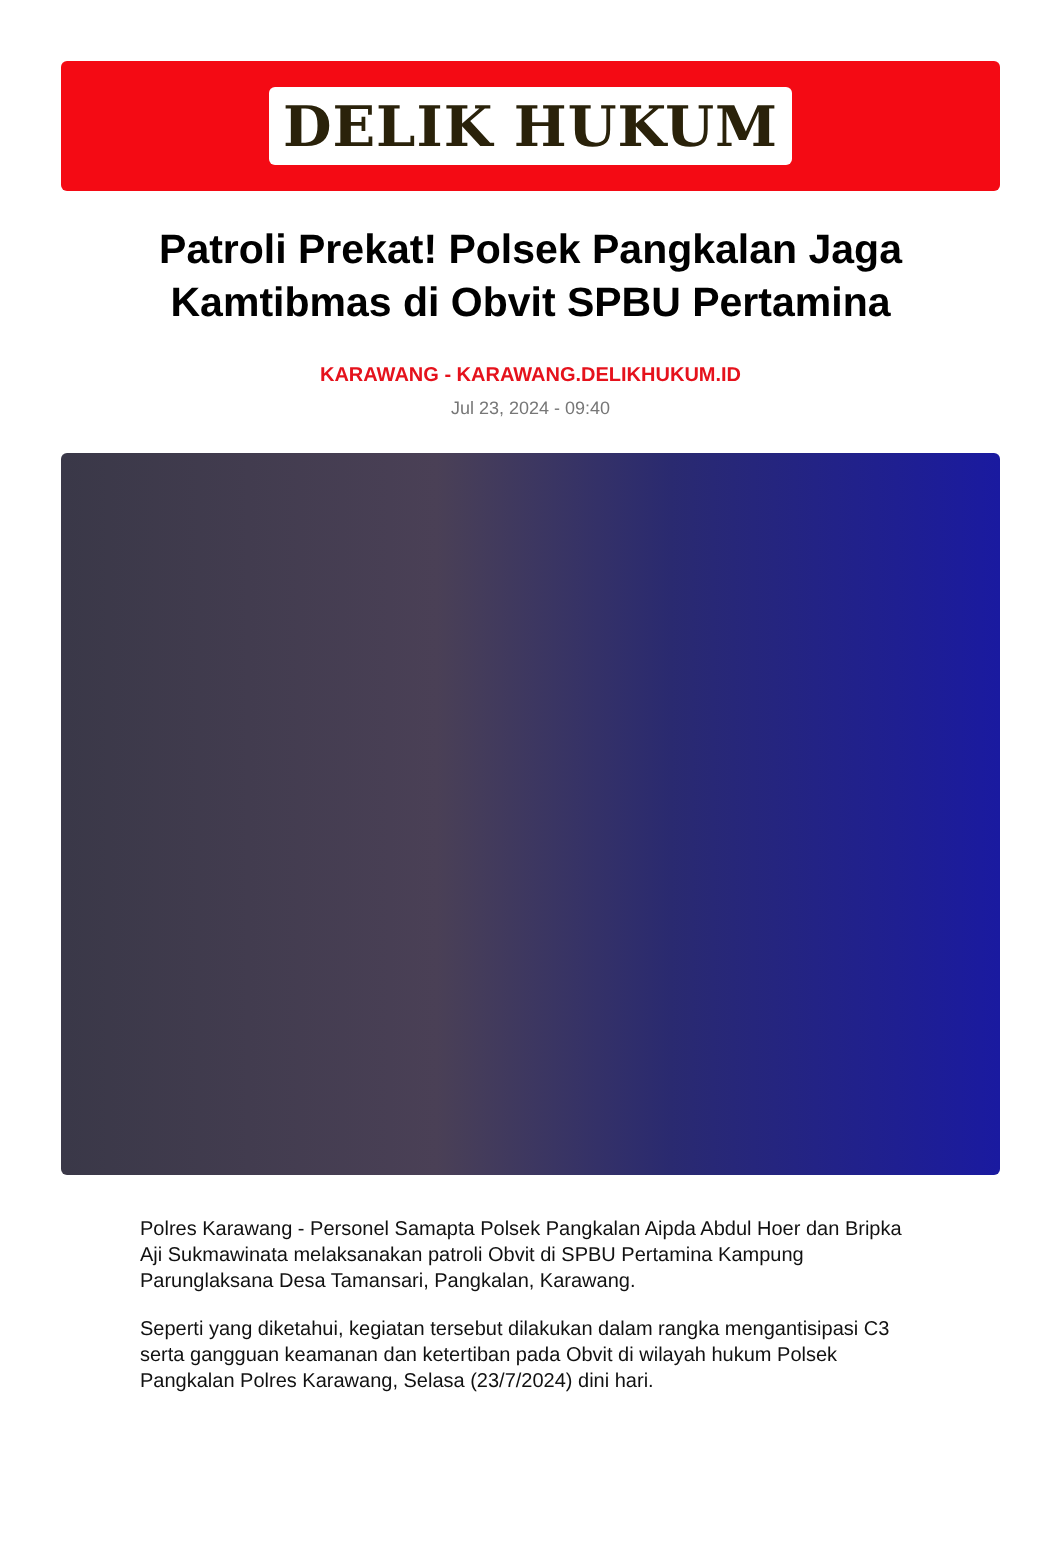DELIK HUKUM
Patroli Prekat! Polsek Pangkalan Jaga Kamtibmas di Obvit SPBU Pertamina
KARAWANG - KARAWANG.DELIKHUKUM.ID
Jul 23, 2024 - 09:40
Polres Karawang - Personel Samapta Polsek Pangkalan Aipda Abdul Hoer dan Bripka Aji Sukmawinata melaksanakan patroli Obvit di SPBU Pertamina Kampung Parunglaksana Desa Tamansari, Pangkalan, Karawang.
Seperti yang diketahui, kegiatan tersebut dilakukan dalam rangka mengantisipasi C3 serta gangguan keamanan dan ketertiban pada Obvit di wilayah hukum Polsek Pangkalan Polres Karawang, Selasa (23/7/2024) dini hari.